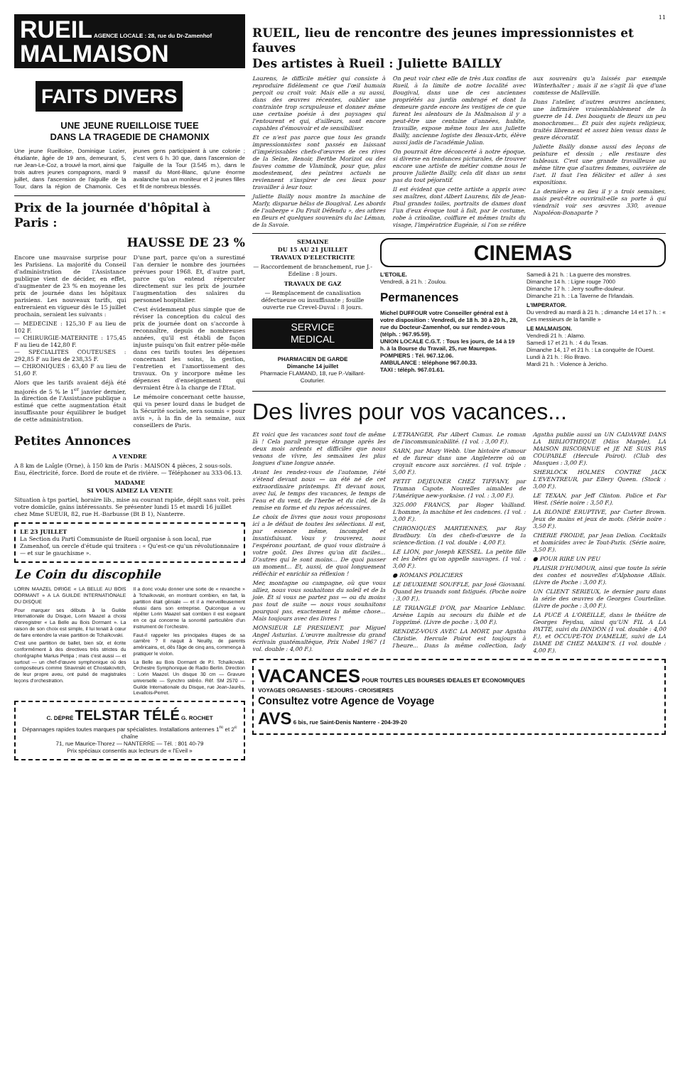RUEIL AGENCE LOCALE : 28, rue du Dr-Zamenhof
MALMAISON
FAITS DIVERS
UNE JEUNE RUEILLOISE TUEE
DANS LA TRAGEDIE DE CHAMONIX
Une jeune Rueilloise, Dominique Lozier, étudiante, âgée de 19 ans, demeurant, 5, rue Jean-Le-Coz, a trouvé la mort, ainsi que trois autres jeunes compagnons, mardi 9 juillet, dans l'ascension de l'aiguille de la Tour, dans la région de Chamonix. Ces jeunes gens participaient à une colonie ; c'est vers 6 h. 30 que, dans l'ascension de l'aiguille de la Tour (3.545 m.), dans le massif du Mont-Blanc, qu'une énorme avalanche tua un moniteur et 2 jeunes filles et fit de nombreux blessés.
Prix de la journée d'hôpital à Paris :
HAUSSE DE 23 %
Encore une mauvaise surprise pour les Parisiens. La majorité du Conseil d'administration de l'Assistance publique vient de décider, en effet, d'augmenter de 23 % en moyenne les prix de journée dans les hôpitaux parisiens. Les nouveaux tarifs, qui entreraient en vigueur dès le 15 juillet prochain, seraient les suivants :
— MEDECINE : 125,30 F au lieu de 102 F.
— CHIRURGIE-MATERNITE : 175,45 F au lieu de 142,80 F.
— SPECIALITES COUTEUSES : 292,85 F au lieu de 238,35 F.
— CHRONIQUES : 63,40 F au lieu de 51,60 F.
Alors que les tarifs avaient déjà été majorés de 5 % le 1<sup>er</sup> janvier dernier, la direction de l'Assistance publique a estimé que cette augmentation était insuffisante pour équilibrer le budget de cette administration.
D'une part, parce qu'on a surestimé l'an dernier le nombre des journées prévues pour 1968. Et, d'autre part, parce qu'on entend répercuter directement sur les prix de journée l'augmentation des salaires du personnel hospitalier.
C'est évidemment plus simple que de réviser la conception du calcul des prix de journée dont on s'accorde à reconnaître, depuis de nombreuses années, qu'il est établi de façon injuste puisqu'on fait entrer pêle-mêle dans ces tarifs toutes les dépenses concernant les soins, la gestion, l'entretien et l'amortissement des travaux. On y incorpore même les dépenses d'enseignement qui devraient être à la charge de l'Etat.
Le mémoire concernant cette hausse, qui va peser lourd dans le budget de la Sécurité sociale, sera soumis « pour avis », à la fin de la semaine, aux conseillers de Paris.
Petites Annonces
A VENDRE
A 8 km de Laîgle (Orne), à 150 km de Paris : MAISON 4 pièces, 2 sous-sols. Eau, électricité, force. Bord de route et de rivière. — Téléphoner au 333-06.13.
MADAME
SI VOUS AIMEZ LA VENTE
Situation à tps partiel, horaire lib., mise au courant rapide, déplt sans voit. près votre domicile, gains intéressants. Se présenter lundi 15 et mardi 16 juillet chez Mme SUEUR, 82, rue H.-Barbusse (Bt B 1), Nanterre.
LE 23 JUILLET
La Section du Parti Communiste de Rueil organise à son local, rue Zamenhof, un cercle d'étude qui traitera : « Qu'est-ce qu'un révolutionnaire — et sur le gauchisme ».
Le Coin du discophile
LORIN MAAZEL DIRIGE « LA BELLE AU BOIS DORMANT » A LA GUILDE INTERNATIONALE DU DISQUE
Pour marquer ses débuts à la Guilde Internationale du Disque, Lorin Maazel a choisi d'enregistrer « La Belle au Bois Dormant ». La raison de son choix est simple, il lui tenait à cœur de faire entendre la vraie partition de Tchaïkovski.
C'est une partition de ballet, bien sûr, et écrite conformément à des directives très strictes du chorégraphe Marius Petipa ; mais c'est aussi — et surtout — un chef-d'œuvre symphonique où des compositeurs comme Stravinski et Chostakovitch, de leur propre aveu, ont puisé de magistrales leçons d'orchestration.
Il a donc voulu donner une sorte de « revanche » à Tchaïkovski, en montrant combien, en fait, la partition était géniale — et il a merveilleusement réussi dans son entreprise. Quiconque a vu répéter Lorin Maazel sait combien il est exigeant en ce qui concerne la sonorité particulière d'un instrument de l'orchestre.
Faut-il rappeler les principales étapes de sa carrière ? Il naquit à Neuilly, de parents américains, et, dès l'âge de cinq ans, commença à pratiquer le violon.
La Belle au Bois Dormant de P.I. Tchaïkovski. Orchestre Symphonique de Radio Berlin. Direction : Lorin Maazel. Un disque 30 cm — Gravure universelle — Synchro stéréo. Réf. SM 2570 — Guilde Internationale du Disque, rue Jean-Jaurès, Levallois-Perret.
C. DÉPRÉ TELSTAR TÉLÉ G. ROCHET
Dépannages rapides toutes marques par spécialistes. Installations antennes 1<sup>re</sup> et 2<sup>e</sup> chaîne
71, rue Maurice-Thorez — NANTERRE — Tél. : 801 40-79
Prix spéciaux consentis aux lecteurs de « l'Eveil »
11
RUEIL, lieu de rencontre des jeunes impressionnistes et fauves
Des artistes à Rueil : Juliette BAILLY
Laurens, le difficile métier qui consiste à reproduire fidèlement ce que l'œil humain perçoit ou croit voir. Mais elle a su aussi, dans des œuvres récentes, oublier une contrainte trop scrupuleuse et donner même une certaine poésie à des paysages qui l'entourent et qui, d'ailleurs, sont encore capables d'émouvoir et de sensibiliser.
Et ce n'est pas parce que tous les grands impressionnistes sont passés en laissant d'impérissables chefs-d'œuvres de ces rives de la Seine, Renoir, Berthe Morizot ou des fauves comme de Vlaminck, pour que, plus modestement, des peintres actuels ne reviennent s'inspirer de ces lieux pour travailler à leur tour.
Juliette Bailly nous montre la machine de Marly, disparue hélas de Bougival. Les abords de l'auberge « Du Fruit Défendu », des arbres en fleurs et quelques souvenirs du lac Léman, de la Savoie.
On peut voir chez elle de très Aux confins de Rueil, à la limite de notre localité avec Bougival, dans une de ces anciennes propriétés au jardin ombragé et dont la demeure garde encore les vestiges de ce que furent les alentours de la Malmaison il y a peut-être une centaine d'années, habite, travaille, expose même tous les ans Juliette Bailly, ancienne logiste des Beaux-Arts, élève aussi jadis de l'académie Julian.
On pourrait être déconcerté à notre époque, si diverse en tendances picturales, de trouver encore une artiste de métier comme nous le prouve Juliette Bailly, cela dit dans un sens pas du tout péjoratif.
Il est évident que cette artiste a appris avec ses maîtres, dont Albert Laurens, fils de Jean-Paul grandes toiles, portraits de dames dont l'un d'eux évoque tout à fait, par le costume, robe à crinoline, coiffure et mêmes traits du visage, l'impératrice Eugénie, si l'on se réfère aux souvenirs qu'a laissés par exemple Winterhalter ; mais il ne s'agit là que d'une comtesse de Malleville.
Dans l'atelier, d'autres œuvres anciennes, une infirmière vraisemblablement de la guerre de 14. Des bouquets de fleurs un peu monochromes... Et puis des sujets religieux, traités librement et assez bien venus dans le genre décoratif.
Juliette Bailly donne aussi des leçons de peinture et dessin ; elle restaure des tableaux. C'est une grande travailleuse au même titre que d'autres femmes, ouvrière de l'art. Il faut l'en féliciter et aller à ses expositions.
La dernière a eu lieu il y a trois semaines, mais peut-être ouvrirait-elle sa porte à qui viendrait voir ses œuvres 330, avenue Napoléon-Bonaparte ?
SEMAINE
DU 15 AU 21 JUILLET
TRAVAUX D'ELECTRICITE
— Raccordement de branchement, rue J.-Edeline : 8 jours.
TRAVAUX DE GAZ
— Remplacement de canalisation défectueuse ou insuffisante ; fouille ouverte rue Crevel-Duval : 8 jours.
SERVICE
MEDICAL
PHARMACIEN DE GARDE
Dimanche 14 juillet
Pharmacie FLAMAND, 18, rue P.-Vaillant-Couturier.
CINEMAS
L'ETOILE.
Vendredi, à 21 h. : Zoulou.
Permanences
Michel DUFFOUR votre Conseiller général est à votre disposition : Vendredi, de 18 h. 30 à 20 h., 28, rue du Docteur-Zamenhof, ou sur rendez-vous (télph. : 967.95.59).
UNION LOCALE C.G.T. : Tous les jours, de 14 à 19 h. à la Bourse du Travail, 25, rue Maurepas.
POMPIERS : Tél. 967.12.06.
AMBULANCE : téléphone 967.00.33.
TAXI : téléph. 967.01.61.
Samedi à 21 h. : La guerre des monstres.
Dimanche 14 h. : Ligne rouge 7000
Dimanche 17 h. : Jerry souffre-douleur.
Dimanche 21 h. : La Taverne de l'Irlandais.
L'IMPERATOR.
Du vendredi au mardi à 21 h. ; dimanche 14 et 17 h. : « Ces messieurs de la famille »
LE MALMAISON.
Vendredi 21 h. : Alamo.
Samedi 17 et 21 h. : 4 du Texas.
Dimanche 14, 17 et 21 h. : La conquête de l'Ouest.
Lundi à 21 h. : Rio Bravo.
Mardi 21 h. : Violence à Jericho.
Des livres pour vos vacances...
Et voici que les vacances sont tout de même là ! Cela paraît presque étrange après les deux mois ardents et difficiles que nous venons de vivre, les semaines les plus longues d'une longue année.
Avant les rendez-vous de l'automne, l'été s'étend devant nous — un été né de cet extraordinaire printemps. Et devant nous, avec lui, le temps des vacances, le temps de l'eau et du vent, de l'herbe et du ciel, de la remise en forme et du repos nécessaires.
Le choix de livres que nous vous proposons ici a le défaut de toutes les sélections. Il est, par essence même, incomplet et insatisfaisant. Vous y trouverez, nous l'espérons pourtant, de quoi vous distraire à votre goût. Des livres qu'on dit faciles... D'autres qui le sont moins... De quoi passer un moment... Et, aussi, de quoi longuement réfléchir et enrichir sa réflexion !
Mer, montagne ou campagne, où que vous alliez, nous vous souhaitons du soleil et de la joie. Et si vous ne partez pas — ou du moins pas tout de suite — nous vous souhaitons pourquoi pas, exactement la même chose... Mais toujours avec des livres !
MONSIEUR LE PRESIDENT, par Miguel Angel Asturias. L'œuvre maîtresse du grand écrivain guatémaltèque, Prix Nobel 1967 (1 vol. double : 4,00 F.).
L'ETRANGER, Par Albert Camus. Le roman de l'incommunicabilité. (1 vol. : 3,00 F.).
SARN, par Mary Webb. Une histoire d'amour et de fureur dans une Angleterre où on croyait encore aux sorcières. (1 vol. triple : 5,00 F.).
PETIT DEJEUNER CHEZ TIFFANY, par Truman Capote. Nouvelles aimables de l'Amérique new-yorkaise. (1 vol. : 3,00 F.).
325.000 FRANCS, par Roger Vailland. L'homme, la machine et les cadences. (1 vol. : 3,00 F.).
CHRONIQUES MARTIENNES, par Ray Bradbury. Un des chefs-d'œuvre de la science-fiction. (1 vol. double : 4,00 F.).
LE LION, par Joseph KESSEL. La petite fille et les bêtes qu'on appelle sauvages. (1 vol. : 3,00 F.).
● ROMANS POLICIERS
LE DEUXIEME SOUFFLE, par José Giovanni. Quand les truands sont fatigués. (Poche noire : 3,00 F.).
LE TRIANGLE D'OR, par Maurice Leblanc. Arsène Lupin au secours du faible et de l'opprimé. (Livre de poche : 3,00 F.).
RENDEZ-VOUS AVEC LA MORT, par Agatha Christie. Hercule Poirot est toujours à l'heure... Dans la même collection, lady Agatha publie aussi un UN CADAVRE DANS LA BIBLIOTHEQUE (Miss Marple), LA MAISON BISCORNUE et JE NE SUIS PAS COUPABLE (Hercule Poirot). (Club des Masques : 3,00 F.).
SHERLOCK HOLMES CONTRE JACK L'EVENTREUR, par Ellery Queen. (Stock : 3,00 F.).
LE TEXAN, par Jeff Clinton. Police et Far West. (Série noire : 3,50 F.).
LA BLONDE ERUPTIVE, par Carter Brown. Jeux de mains et jeux de mots. (Série noire : 3,50 F.).
CHERIE FROIDE, par Jean Delion. Cocktails et homicides avec le Tout-Paris. (Série noire, 3,50 F.).
● POUR RIRE UN PEU
PLAISIR D'HUMOUR, ainsi que toute la série des contes et nouvelles d'Alphonse Allais. (Livre de Poche : 3,00 F.).
UN CLIENT SERIEUX, le dernier paru dans la série des œuvres de Georges Courteline. (Livre de poche : 3,00 F.).
LA PUCE A L'OREILLE, dans le théâtre de Georges Feydau, ainsi qu'UN FIL A LA PATTE, suivi du DINDON (1 vol. double : 4,00 F.), et OCCUPE-TOI D'AMELIE, suivi de LA DAME DE CHEZ MAXIM'S. (1 vol. double : 4,00 F.).
VACANCES POUR TOUTES LES BOURSES IDEALES ET ECONOMIQUES
VOYAGES ORGANISES - SEJOURS - CROISIERES
Consultez votre Agence de Voyage
AVS 6 bis, rue Saint-Denis Nanterre - 204-39-20